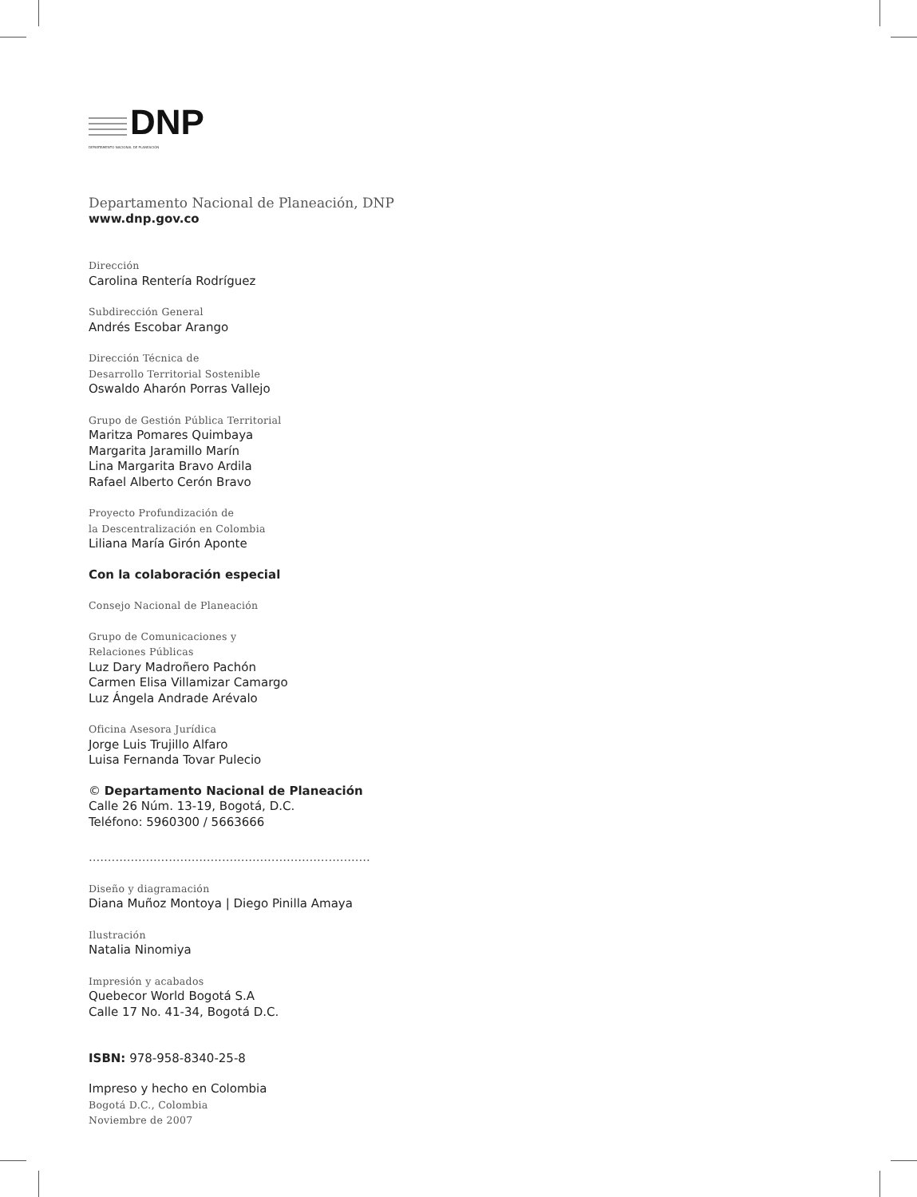DNP
DEPARTAMENTO NACIONAL DE PLANEACIÓN
Departamento Nacional de Planeación, DNP
www.dnp.gov.co
Dirección
Carolina Rentería Rodríguez
Subdirección General
Andrés Escobar Arango
Dirección Técnica de
Desarrollo Territorial Sostenible
Oswaldo Aharón Porras Vallejo
Grupo de Gestión Pública Territorial
Maritza Pomares Quimbaya
Margarita Jaramillo Marín
Lina Margarita Bravo Ardila
Rafael Alberto Cerón Bravo
Proyecto Profundización de
la Descentralización en Colombia
Liliana María Girón Aponte
Con la colaboración especial
Consejo Nacional de Planeación
Grupo de Comunicaciones y
Relaciones Públicas
Luz Dary Madroñero Pachón
Carmen Elisa Villamizar Camargo
Luz Ángela Andrade Arévalo
Oficina Asesora Jurídica
Jorge Luis Trujillo Alfaro
Luisa Fernanda Tovar Pulecio
© Departamento Nacional de Planeación
Calle 26 Núm. 13-19, Bogotá, D.C.
Teléfono: 5960300 / 5663666
..........................................................................
Diseño y diagramación
Diana Muñoz Montoya | Diego Pinilla Amaya
Ilustración
Natalia Ninomiya
Impresión y acabados
Quebecor World Bogotá S.A
Calle 17 No. 41-34, Bogotá D.C.
ISBN: 978-958-8340-25-8
Impreso y hecho en Colombia
Bogotá D.C., Colombia
Noviembre de 2007